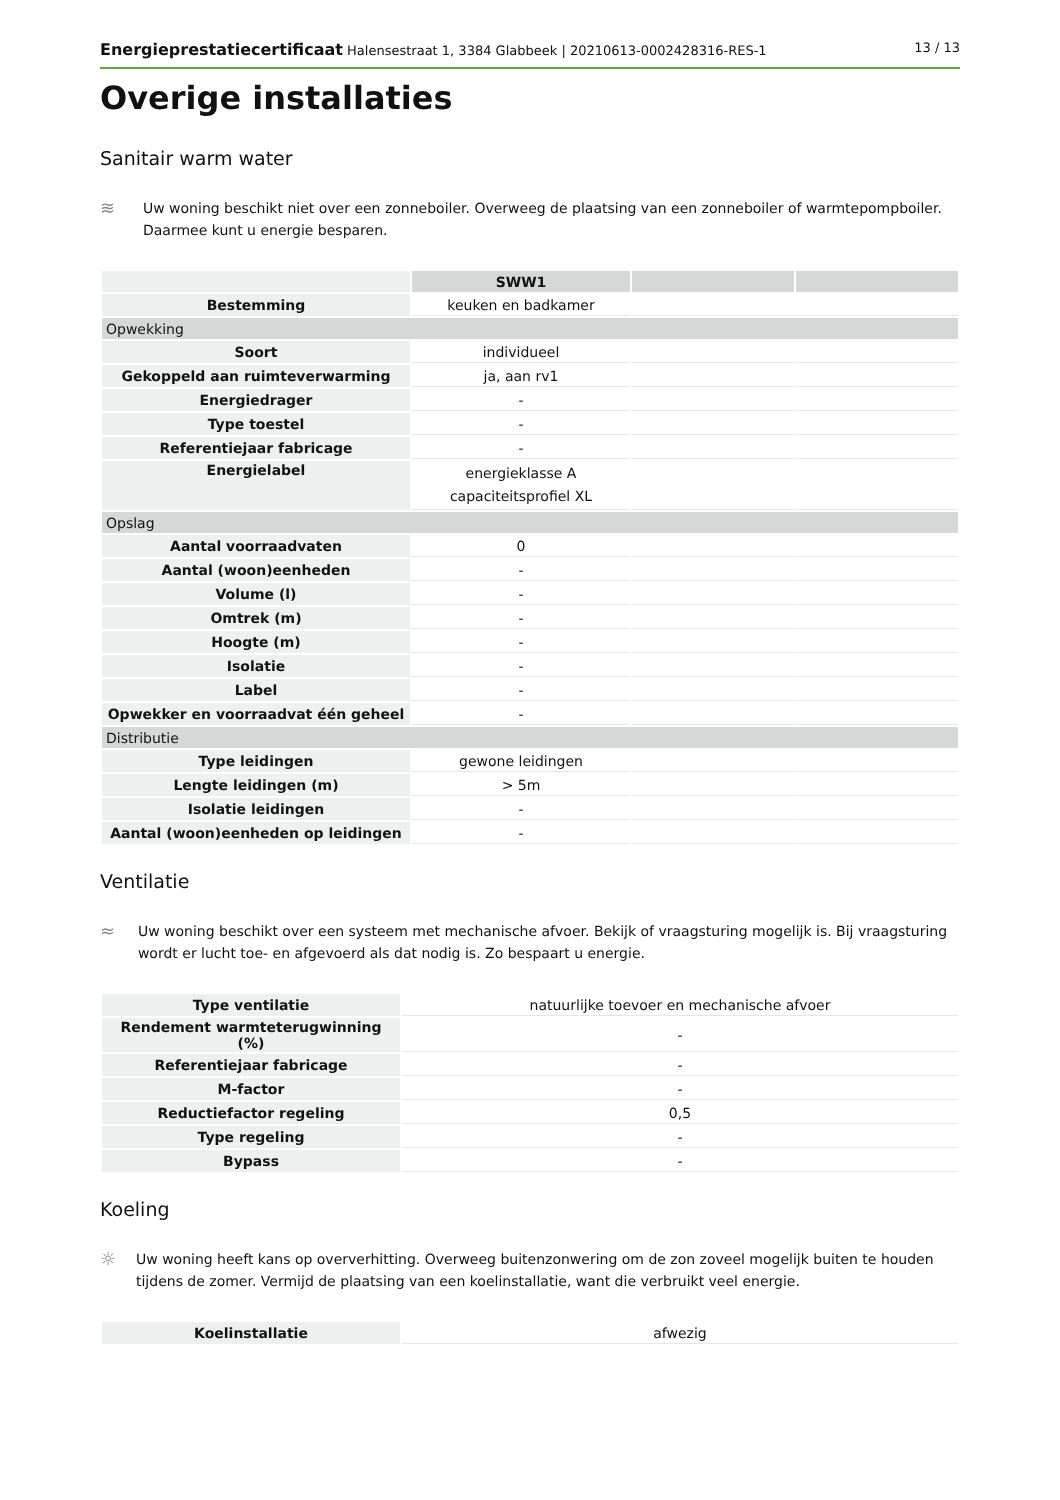Energieprestatiecertificaat Halensestraat 1, 3384 Glabbeek | 20210613-0002428316-RES-1 13 / 13
Overige installaties
Sanitair warm water
≋
Uw woning beschikt niet over een zonneboiler. Overweeg de plaatsing van een zonneboiler of warmtepompboiler. Daarmee kunt u energie besparen.
| | SWW1 | | |
| --- | --- | --- | --- |
| Bestemming | keuken en badkamer | | |
| Opwekking | | | |
| Soort | individueel | | |
| Gekoppeld aan ruimteverwarming | ja, aan rv1 | | |
| Energiedrager | - | | |
| Type toestel | - | | |
| Referentiejaar fabricage | - | | |
| Energielabel | energieklasse A capaciteitsprofiel XL | | |
| Opslag | | | |
| Aantal voorraadvaten | 0 | | |
| Aantal (woon)eenheden | - | | |
| Volume (l) | - | | |
| Omtrek (m) | - | | |
| Hoogte (m) | - | | |
| Isolatie | - | | |
| Label | - | | |
| Opwekker en voorraadvat één geheel | - | | |
| Distributie | | | |
| Type leidingen | gewone leidingen | | |
| Lengte leidingen (m) | > 5m | | |
| Isolatie leidingen | - | | |
| Aantal (woon)eenheden op leidingen | - | | |
Ventilatie
≈
Uw woning beschikt over een systeem met mechanische afvoer. Bekijk of vraagsturing mogelijk is. Bij vraagsturing wordt er lucht toe- en afgevoerd als dat nodig is. Zo bespaart u energie.
| Type ventilatie | natuurlijke toevoer en mechanische afvoer |
| Rendement warmteterugwinning (%) | - |
| Referentiejaar fabricage | - |
| M-factor | - |
| Reductiefactor regeling | 0,5 |
| Type regeling | - |
| Bypass | - |
Koeling
☼
Uw woning heeft kans op oververhitting. Overweeg buitenzonwering om de zon zoveel mogelijk buiten te houden tijdens de zomer. Vermijd de plaatsing van een koelinstallatie, want die verbruikt veel energie.
| Koelinstallatie | afwezig |